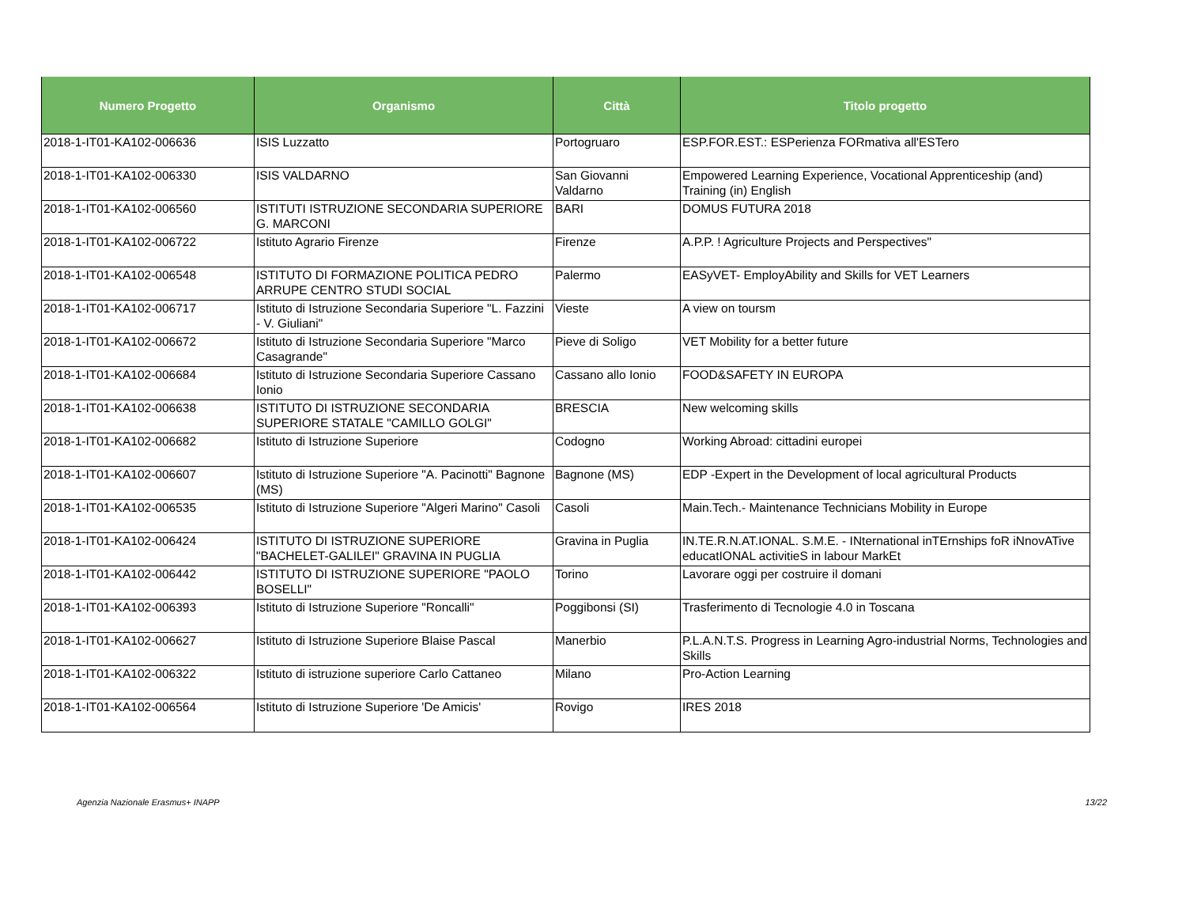| Numero Progetto | Organismo | Città | Titolo progetto |
| --- | --- | --- | --- |
| 2018-1-IT01-KA102-006636 | ISIS Luzzatto | Portogruaro | ESP.FOR.EST.: ESPerienza FORmativa all'ESTero |
| 2018-1-IT01-KA102-006330 | ISIS VALDARNO | San Giovanni Valdarno | Empowered Learning Experience, Vocational Apprenticeship (and) Training (in) English |
| 2018-1-IT01-KA102-006560 | ISTITUTI ISTRUZIONE SECONDARIA SUPERIORE G. MARCONI | BARI | DOMUS FUTURA 2018 |
| 2018-1-IT01-KA102-006722 | Istituto Agrario Firenze | Firenze | A.P.P. ! Agriculture Projects and Perspectives" |
| 2018-1-IT01-KA102-006548 | ISTITUTO DI FORMAZIONE POLITICA PEDRO ARRUPE CENTRO STUDI SOCIAL | Palermo | EASyVET- EmployAbility and Skills for VET Learners |
| 2018-1-IT01-KA102-006717 | Istituto di Istruzione Secondaria Superiore "L. Fazzini - V. Giuliani" | Vieste | A view on toursm |
| 2018-1-IT01-KA102-006672 | Istituto di Istruzione Secondaria Superiore "Marco Casagrande" | Pieve di Soligo | VET Mobility for a better future |
| 2018-1-IT01-KA102-006684 | Istituto di Istruzione Secondaria Superiore Cassano Ionio | Cassano allo Ionio | FOOD&SAFETY IN EUROPA |
| 2018-1-IT01-KA102-006638 | ISTITUTO DI ISTRUZIONE SECONDARIA SUPERIORE STATALE "CAMILLO GOLGI" | BRESCIA | New welcoming skills |
| 2018-1-IT01-KA102-006682 | Istituto di Istruzione Superiore | Codogno | Working Abroad: cittadini europei |
| 2018-1-IT01-KA102-006607 | Istituto di Istruzione Superiore "A. Pacinotti" Bagnone (MS) | Bagnone (MS) | EDP -Expert in the Development of local agricultural Products |
| 2018-1-IT01-KA102-006535 | Istituto di Istruzione Superiore "Algeri Marino" Casoli | Casoli | Main.Tech.- Maintenance Technicians Mobility in Europe |
| 2018-1-IT01-KA102-006424 | ISTITUTO DI ISTRUZIONE SUPERIORE "BACHELET-GALILEI" GRAVINA IN PUGLIA | Gravina in Puglia | IN.TE.R.N.AT.IONAL. S.M.E. - INternational inTErnships foR iNnovATive educatIONAL activitieS in labour MarkEt |
| 2018-1-IT01-KA102-006442 | ISTITUTO DI ISTRUZIONE SUPERIORE "PAOLO BOSELLI" | Torino | Lavorare oggi per costruire il domani |
| 2018-1-IT01-KA102-006393 | Istituto di Istruzione Superiore "Roncalli" | Poggibonsi (SI) | Trasferimento di Tecnologie 4.0 in Toscana |
| 2018-1-IT01-KA102-006627 | Istituto di Istruzione Superiore Blaise Pascal | Manerbio | P.L.A.N.T.S. Progress in Learning Agro-industrial Norms, Technologies and Skills |
| 2018-1-IT01-KA102-006322 | Istituto di istruzione superiore Carlo Cattaneo | Milano | Pro-Action Learning |
| 2018-1-IT01-KA102-006564 | Istituto di Istruzione Superiore 'De Amicis' | Rovigo | IRES 2018 |
Agenzia Nazionale Erasmus+ INAPP 13/22